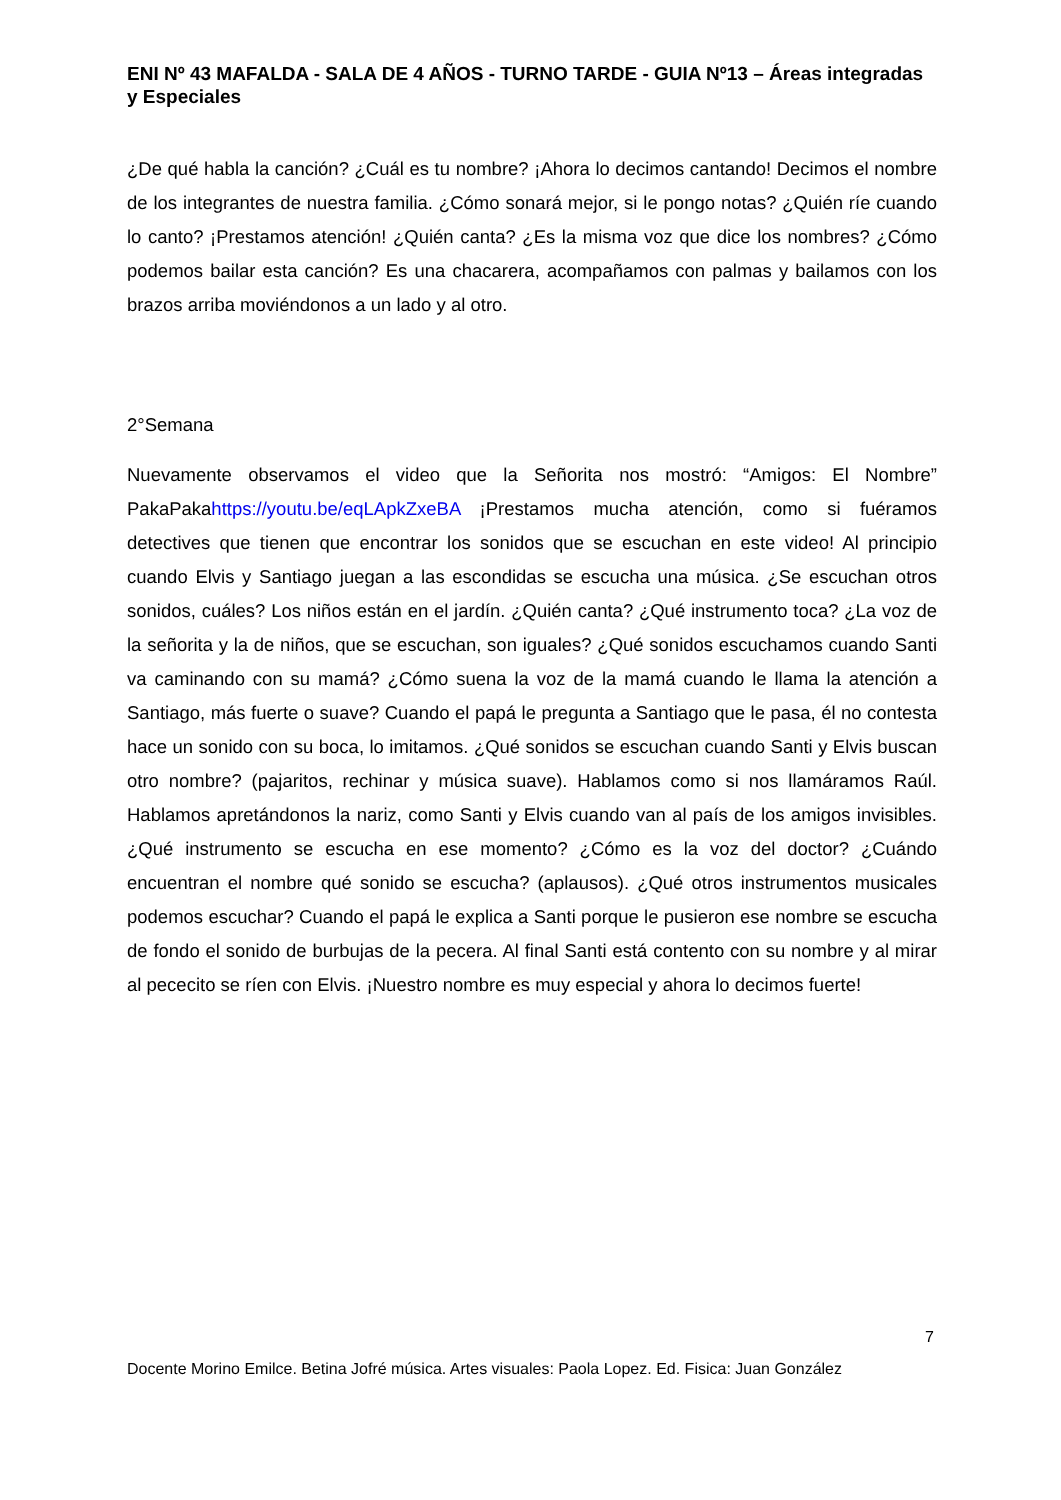ENI Nº 43 MAFALDA - SALA DE 4 AÑOS - TURNO TARDE - GUIA Nº13 – Áreas integradas y Especiales
¿De qué habla la canción? ¿Cuál es tu nombre? ¡Ahora lo decimos cantando! Decimos el nombre de los integrantes de nuestra familia. ¿Cómo sonará mejor, si le pongo notas? ¿Quién ríe cuando lo canto? ¡Prestamos atención! ¿Quién canta? ¿Es la misma voz que dice los nombres? ¿Cómo podemos bailar esta canción? Es una chacarera, acompañamos con palmas y bailamos con los brazos arriba moviéndonos a un lado y al otro.
2°Semana
Nuevamente observamos el video que la Señorita nos mostró: “Amigos: El Nombre” PakaPakahttps://youtu.be/eqLApkZxeBA ¡Prestamos mucha atención, como si fuéramos detectives que tienen que encontrar los sonidos que se escuchan en este video! Al principio cuando Elvis y Santiago juegan a las escondidas se escucha una música. ¿Se escuchan otros sonidos, cuáles? Los niños están en el jardín. ¿Quién canta? ¿Qué instrumento toca? ¿La voz de la señorita y la de niños, que se escuchan, son iguales? ¿Qué sonidos escuchamos cuando Santi va caminando con su mamá? ¿Cómo suena la voz de la mamá cuando le llama la atención a Santiago, más fuerte o suave? Cuando el papá le pregunta a Santiago que le pasa, él no contesta hace un sonido con su boca, lo imitamos. ¿Qué sonidos se escuchan cuando Santi y Elvis buscan otro nombre? (pajaritos, rechinar y música suave). Hablamos como si nos llamáramos Raúl. Hablamos apretándonos la nariz, como Santi y Elvis cuando van al país de los amigos invisibles. ¿Qué instrumento se escucha en ese momento? ¿Cómo es la voz del doctor? ¿Cuándo encuentran el nombre qué sonido se escucha? (aplausos). ¿Qué otros instrumentos musicales podemos escuchar? Cuando el papá le explica a Santi porque le pusieron ese nombre se escucha de fondo el sonido de burbujas de la pecera. Al final Santi está contento con su nombre y al mirar al pececito se ríen con Elvis. ¡Nuestro nombre es muy especial y ahora lo decimos fuerte!
7
Docente Morino Emilce. Betina Jofré música. Artes visuales: Paola Lopez. Ed. Fisica: Juan González